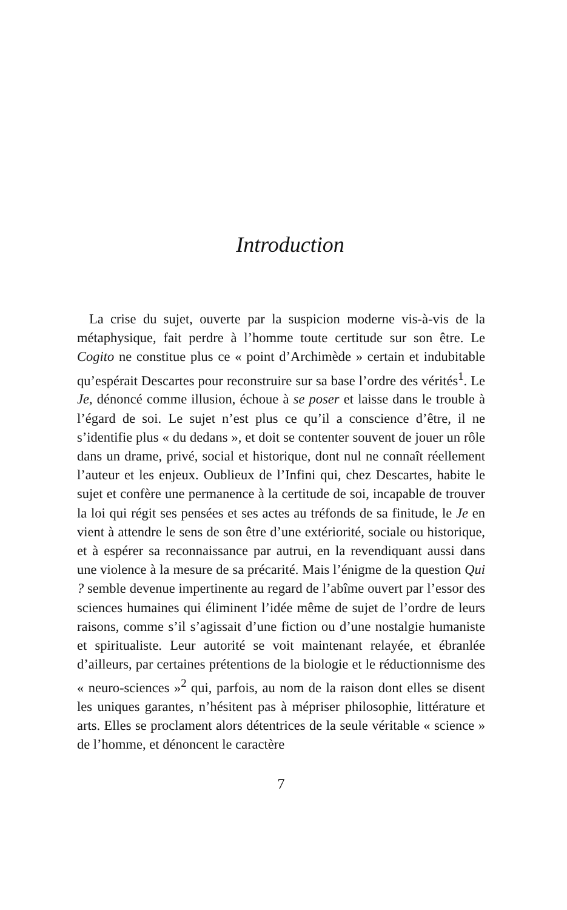Introduction
La crise du sujet, ouverte par la suspicion moderne vis-à-vis de la métaphysique, fait perdre à l’homme toute certitude sur son être. Le Cogito ne constitue plus ce « point d’Archimède » certain et indubitable qu’espérait Descartes pour reconstruire sur sa base l’ordre des vérités<sup>1</sup>. Le Je, dénoncé comme illusion, échoue à se poser et laisse dans le trouble à l’égard de soi. Le sujet n’est plus ce qu’il a conscience d’être, il ne s’identifie plus « du dedans », et doit se contenter souvent de jouer un rôle dans un drame, privé, social et historique, dont nul ne connaît réellement l’auteur et les enjeux. Oublieux de l’Infini qui, chez Descartes, habite le sujet et confère une permanence à la certitude de soi, incapable de trouver la loi qui régit ses pensées et ses actes au tréfonds de sa finitude, le Je en vient à attendre le sens de son être d’une extériorité, sociale ou historique, et à espérer sa reconnaissance par autrui, en la revendiquant aussi dans une violence à la mesure de sa précarité. Mais l’énigme de la question Qui ? semble devenue impertinente au regard de l’abîme ouvert par l’essor des sciences humaines qui éliminent l’idée même de sujet de l’ordre de leurs raisons, comme s’il s’agissait d’une fiction ou d’une nostalgie humaniste et spiritualiste. Leur autorité se voit maintenant relayée, et ébranlée d’ailleurs, par certaines prétentions de la biologie et le réductionnisme des « neuro-sciences »<sup>2</sup> qui, parfois, au nom de la raison dont elles se disent les uniques garantes, n’hésitent pas à mépriser philosophie, littérature et arts. Elles se proclament alors détentrices de la seule véritable « science » de l’homme, et dénoncent le caractère
7